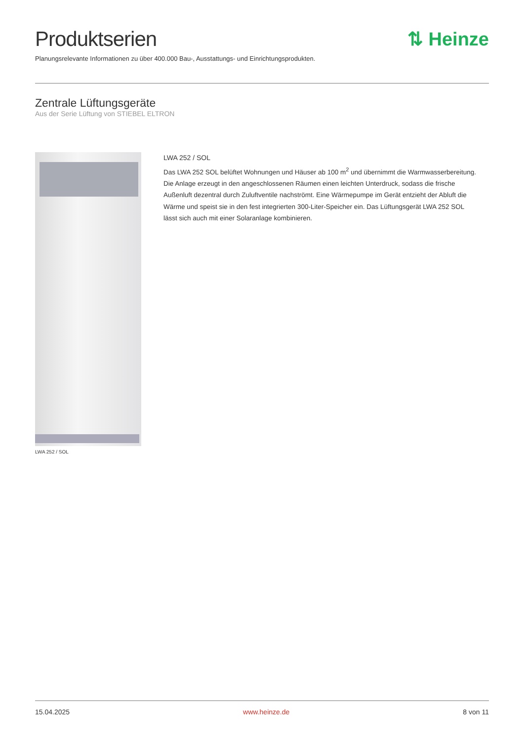Produktserien ⇅ Heinze
Planungsrelevante Informationen zu über 400.000 Bau-, Ausstattungs- und Einrichtungsprodukten.
Zentrale Lüftungsgeräte
Aus der Serie Lüftung von STIEBEL ELTRON
LWA 252 / SOL
LWA 252 / SOL
Das LWA 252 SOL belüftet Wohnungen und Häuser ab 100 m<sup>2</sup> und übernimmt die Warmwasserbereitung. Die Anlage erzeugt in den angeschlossenen Räumen einen leichten Unterdruck, sodass die frische Außenluft dezentral durch Zuluftventile nachströmt. Eine Wärmepumpe im Gerät entzieht der Abluft die Wärme und speist sie in den fest integrierten 300-Liter-Speicher ein. Das Lüftungsgerät LWA 252 SOL lässt sich auch mit einer Solaranlage kombinieren.
15.04.2025 www.heinze.de 8 von 11